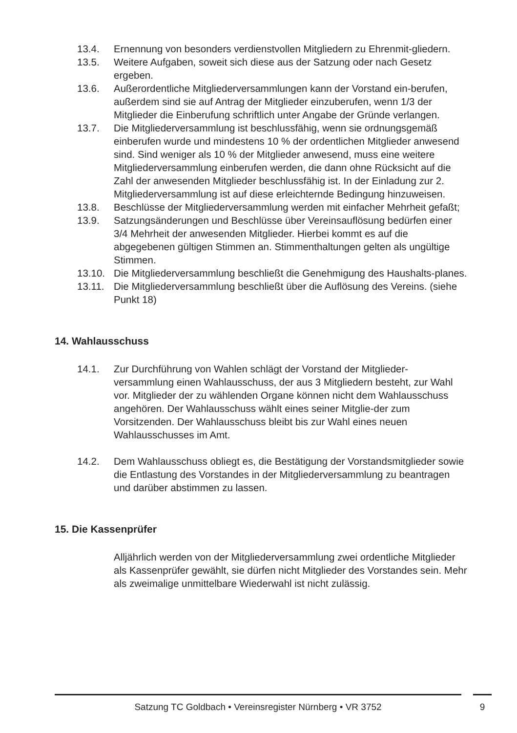13.4. Ernennung von besonders verdienstvollen Mitgliedern zu Ehrenmit-gliedern.
13.5. Weitere Aufgaben, soweit sich diese aus der Satzung oder nach Gesetz ergeben.
13.6. Außerordentliche Mitgliederversammlungen kann der Vorstand ein-berufen, außerdem sind sie auf Antrag der Mitglieder einzuberufen, wenn 1/3 der Mitglieder die Einberufung schriftlich unter Angabe der Gründe verlangen.
13.7. Die Mitgliederversammlung ist beschlussfähig, wenn sie ordnungsgemäß einberufen wurde und mindestens 10 % der ordentlichen Mitglieder anwesend sind. Sind weniger als 10 % der Mitglieder anwesend, muss eine weitere Mitgliederversammlung einberufen werden, die dann ohne Rücksicht auf die Zahl der anwesenden Mitglieder beschlussfähig ist. In der Einladung zur 2. Mitgliederversammlung ist auf diese erleichternde Bedingung hinzuweisen.
13.8. Beschlüsse der Mitgliederversammlung werden mit einfacher Mehrheit gefaßt;
13.9. Satzungsänderungen und Beschlüsse über Vereinsauflösung bedürfen einer 3/4 Mehrheit der anwesenden Mitglieder. Hierbei kommt es auf die abgegebenen gültigen Stimmen an. Stimmenthaltungen gelten als ungültige Stimmen.
13.10. Die Mitgliederversammlung beschließt die Genehmigung des Haushalts-planes.
13.11. Die Mitgliederversammlung beschließt über die Auflösung des Vereins. (siehe Punkt 18)
14. Wahlausschuss
14.1. Zur Durchführung von Wahlen schlägt der Vorstand der Mitglieder-versammlung einen Wahlausschuss, der aus 3 Mitgliedern besteht, zur Wahl vor. Mitglieder der zu wählenden Organe können nicht dem Wahlausschuss angehören. Der Wahlausschuss wählt eines seiner Mitglie-der zum Vorsitzenden. Der Wahlausschuss bleibt bis zur Wahl eines neuen Wahlausschusses im Amt.
14.2. Dem Wahlausschuss obliegt es, die Bestätigung der Vorstandsmitglieder sowie die Entlastung des Vorstandes in der Mitgliederversammlung zu beantragen und darüber abstimmen zu lassen.
15. Die Kassenprüfer
Alljährlich werden von der Mitgliederversammlung zwei ordentliche Mitglieder als Kassenprüfer gewählt, sie dürfen nicht Mitglieder des Vorstandes sein. Mehr als zweimalige unmittelbare Wiederwahl ist nicht zulässig.
Satzung TC Goldbach • Vereinsregister Nürnberg • VR 3752 9